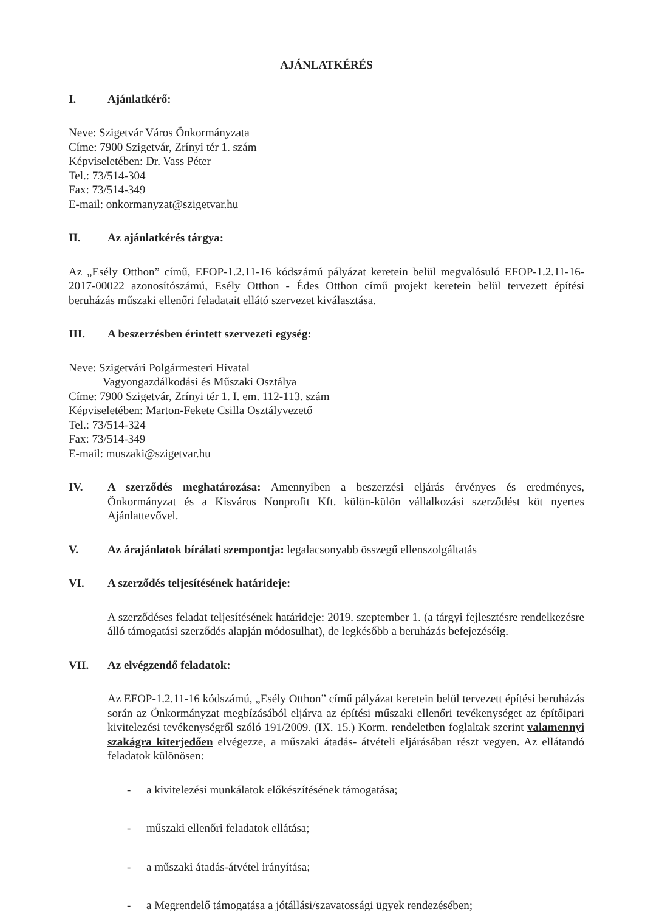AJÁNLATKÉRÉS
I. Ajánlatkérő:
Neve: Szigetvár Város Önkormányzata
Címe: 7900 Szigetvár, Zrínyi tér 1. szám
Képviseletében: Dr. Vass Péter
Tel.: 73/514-304
Fax: 73/514-349
E-mail: onkormanyzat@szigetvar.hu
II. Az ajánlatkérés tárgya:
Az „Esély Otthon” című, EFOP-1.2.11-16 kódszámú pályázat keretein belül megvalósuló EFOP-1.2.11-16-2017-00022 azonosítószámú, Esély Otthon - Édes Otthon című projekt keretein belül tervezett építési beruházás műszaki ellenőri feladatait ellátó szervezet kiválasztása.
III. A beszerzésben érintett szervezeti egység:
Neve: Szigetvári Polgármesteri Hivatal
Vagyongazdálkodási és Műszaki Osztálya
Címe: 7900 Szigetvár, Zrínyi tér 1. I. em. 112-113. szám
Képviseletében: Marton-Fekete Csilla Osztályvezető
Tel.: 73/514-324
Fax: 73/514-349
E-mail: muszaki@szigetvar.hu
IV. A szerződés meghatározása: Amennyiben a beszerzési eljárás érvényes és eredményes, Önkormányzat és a Kisváros Nonprofit Kft. külön-külön vállalkozási szerződést köt nyertes Ajánlattevővel.
V. Az árajánlatok bírálati szempontja: legalacsonyabb összegű ellenszolgáltatás
VI. A szerződés teljesítésének határideje:
A szerződéses feladat teljesítésének határideje: 2019. szeptember 1. (a tárgyi fejlesztésre rendelkezésre álló támogatási szerződés alapján módosulhat), de legkésőbb a beruházás befejezéséig.
VII. Az elvégzendő feladatok:
Az EFOP-1.2.11-16 kódszámú, „Esély Otthon” című pályázat keretein belül tervezett építési beruházás során az Önkormányzat megbízásából eljárva az építési műszaki ellenőri tevékenységet az építőipari kivitelezési tevékenységről szóló 191/2009. (IX. 15.) Korm. rendeletben foglaltak szerint valamennyi szakágra kiterjedően elvégezze, a műszaki átadás- átvételi eljárásában részt vegyen. Az ellátandó feladatok különösen:
- a kivitelezési munkálatok előkészítésének támogatása;
- műszaki ellenőri feladatok ellátása;
- a műszaki átadás-átvétel irányítása;
- a Megrendelő támogatása a jótállási/szavatossági ügyek rendezésében;